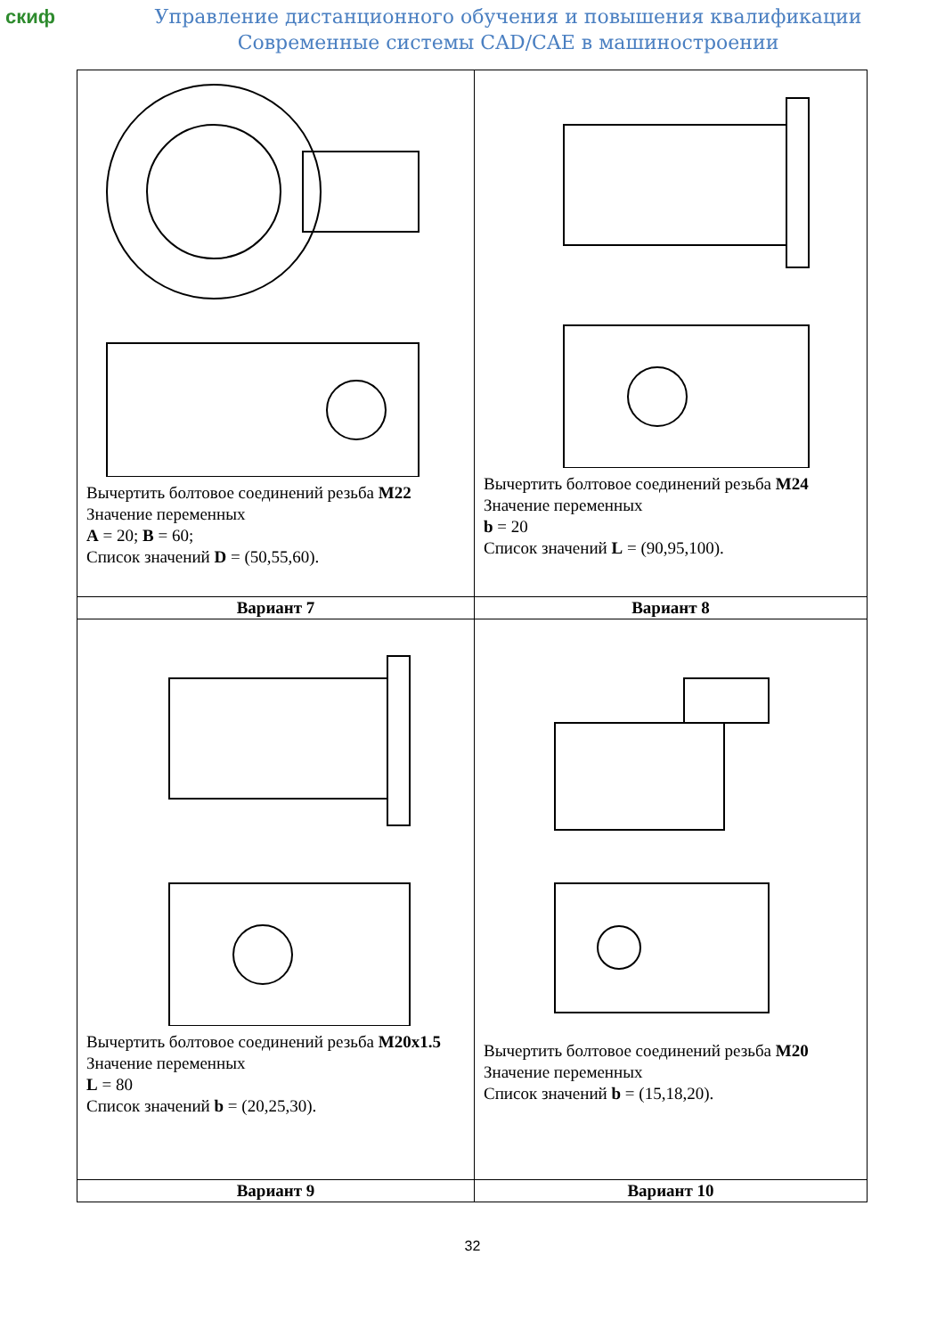скиф
Управление дистанционного обучения и повышения квалификации
Современные системы CAD/CAE в машиностроении
| Вычертить болтовое соединений резьба M22 Значение переменных A = 20; B = 60; Список значений D = (50,55,60). | Вычертить болтовое соединений резьба M24 Значение переменных b = 20 Список значений L = (90,95,100). |
| Вариант 7 | Вариант 8 |
| Вычертить болтовое соединений резьба M20x1.5 Значение переменных L = 80 Список значений b = (20,25,30). | Вычертить болтовое соединений резьба M20 Значение переменных Список значений b = (15,18,20). |
| Вариант 9 | Вариант 10 |
32